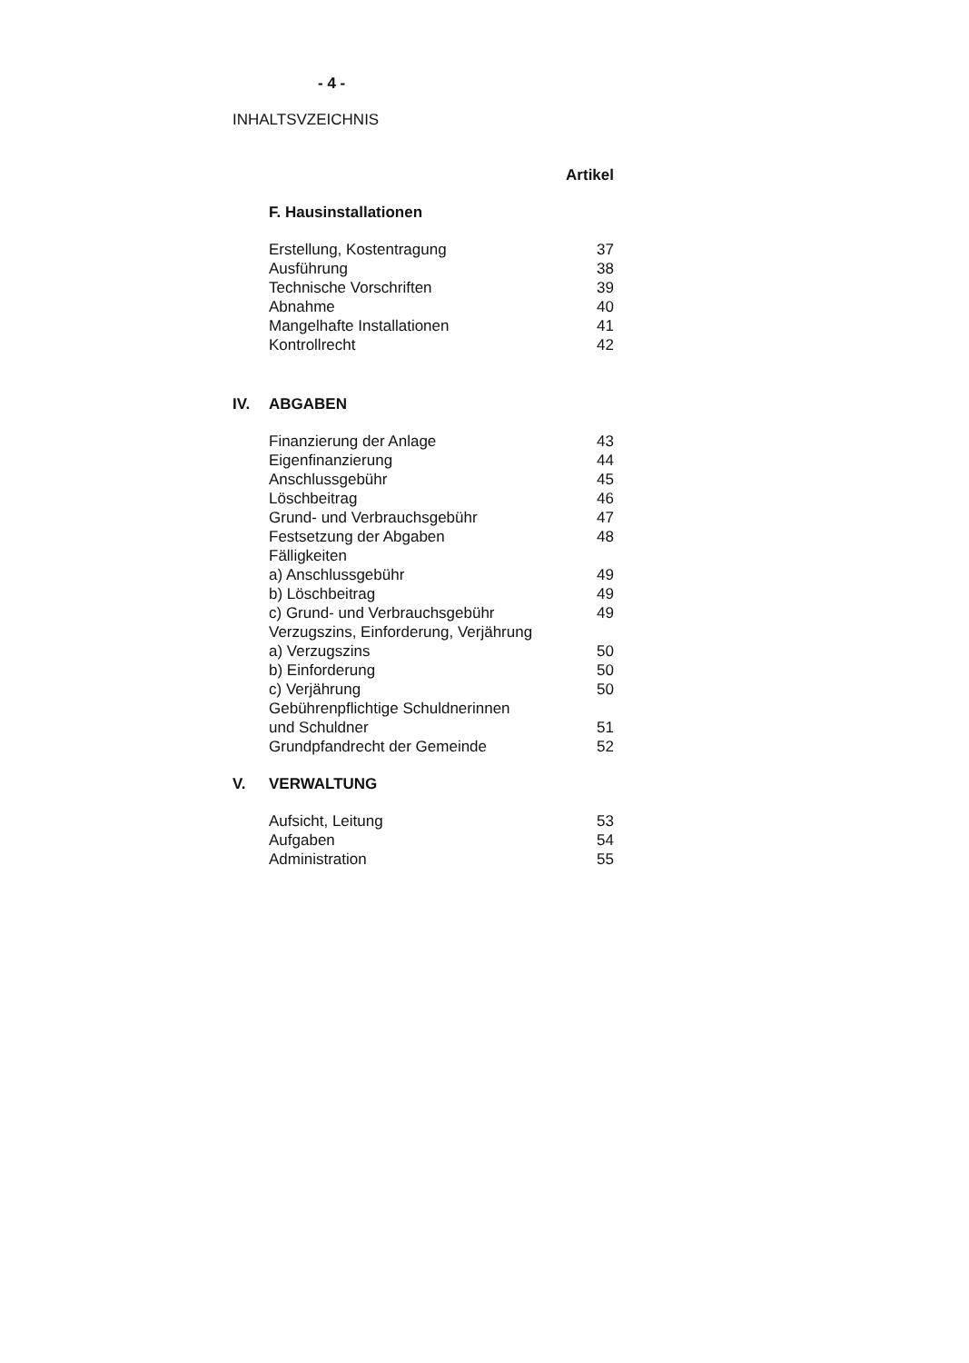- 4 -
INHALTSVZEICHNIS
| | | Artikel |
| | F. Hausinstallationen | |
| | Erstellung, Kostentragung | 37 |
| | Ausführung | 38 |
| | Technische Vorschriften | 39 |
| | Abnahme | 40 |
| | Mangelhafte Installationen | 41 |
| | Kontrollrecht | 42 |
| IV. | ABGABEN | |
| | Finanzierung der Anlage | 43 |
| | Eigenfinanzierung | 44 |
| | Anschlussgebühr | 45 |
| | Löschbeitrag | 46 |
| | Grund- und Verbrauchsgebühr | 47 |
| | Festsetzung der Abgaben | 48 |
| | Fälligkeiten | |
| | a) Anschlussgebühr | 49 |
| | b) Löschbeitrag | 49 |
| | c) Grund- und Verbrauchsgebühr | 49 |
| | Verzugszins, Einforderung, Verjährung | |
| | a) Verzugszins | 50 |
| | b) Einforderung | 50 |
| | c) Verjährung | 50 |
| | Gebührenpflichtige Schuldnerinnen | |
| | und Schuldner | 51 |
| | Grundpfandrecht der Gemeinde | 52 |
| V. | VERWALTUNG | |
| | Aufsicht, Leitung | 53 |
| | Aufgaben | 54 |
| | Administration | 55 |